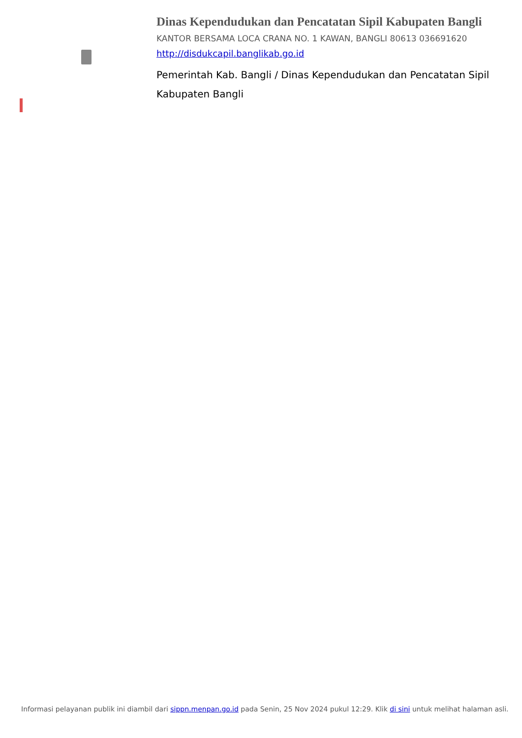Dinas Kependudukan dan Pencatatan Sipil Kabupaten Bangli
KANTOR BERSAMA LOCA CRANA NO. 1 KAWAN, BANGLI 80613 036691620
http://disdukcapil.banglikab.go.id
Pemerintah Kab. Bangli / Dinas Kependudukan dan Pencatatan Sipil Kabupaten Bangli
Informasi pelayanan publik ini diambil dari sippn.menpan.go.id pada Senin, 25 Nov 2024 pukul 12:29. Klik di sini untuk melihat halaman asli.